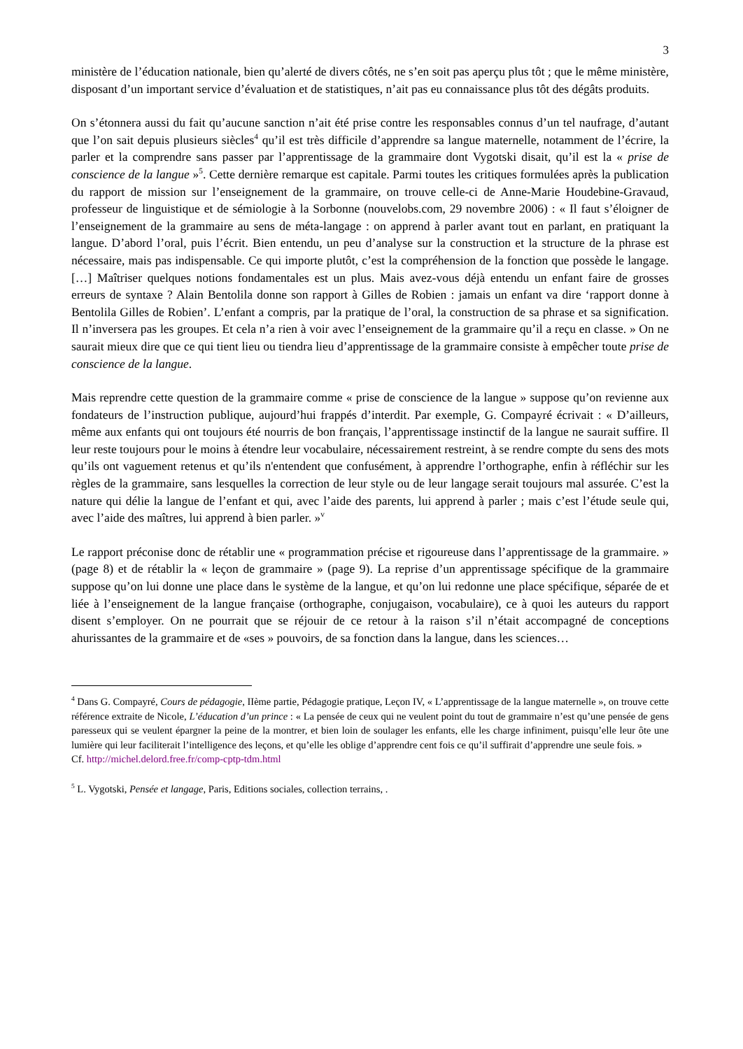3
ministère de l’éducation nationale, bien qu’alerté de divers côtés, ne s’en soit pas aperçu plus tôt ; que le même ministère, disposant d’un important service d’évaluation et de statistiques, n’ait pas eu connaissance plus tôt des dégâts produits.
On s’étonnera aussi du fait qu’aucune sanction n’ait été prise contre les responsables connus d’un tel naufrage, d’autant que l’on sait depuis plusieurs siècles<sup>4</sup> qu’il est très difficile d’apprendre sa langue maternelle, notamment de l’écrire, la parler et la comprendre sans passer par l’apprentissage de la grammaire dont Vygotski disait, qu’il est la « prise de conscience de la langue »<sup>5</sup>. Cette dernière remarque est capitale. Parmi toutes les critiques formulées après la publication du rapport de mission sur l’enseignement de la grammaire, on trouve celle-ci de Anne-Marie Houdebine-Gravaud, professeur de linguistique et de sémiologie à la Sorbonne (nouvelobs.com, 29 novembre 2006) : « Il faut s’éloigner de l’enseignement de la grammaire au sens de méta-langage : on apprend à parler avant tout en parlant, en pratiquant la langue. D’abord l’oral, puis l’écrit. Bien entendu, un peu d’analyse sur la construction et la structure de la phrase est nécessaire, mais pas indispensable. Ce qui importe plutôt, c’est la compréhension de la fonction que possède le langage. […] Maîtriser quelques notions fondamentales est un plus. Mais avez-vous déjà entendu un enfant faire de grosses erreurs de syntaxe ? Alain Bentolila donne son rapport à Gilles de Robien : jamais un enfant va dire ‘rapport donne à Bentolila Gilles de Robien’. L’enfant a compris, par la pratique de l’oral, la construction de sa phrase et sa signification. Il n’inversera pas les groupes. Et cela n’a rien à voir avec l’enseignement de la grammaire qu’il a reçu en classe. » On ne saurait mieux dire que ce qui tient lieu ou tiendra lieu d’apprentissage de la grammaire consiste à empêcher toute prise de conscience de la langue.
Mais reprendre cette question de la grammaire comme « prise de conscience de la langue » suppose qu’on revienne aux fondateurs de l’instruction publique, aujourd’hui frappés d’interdit. Par exemple, G. Compayré écrivait : « D’ailleurs, même aux enfants qui ont toujours été nourris de bon français, l’apprentissage instinctif de la langue ne saurait suffire. Il leur reste toujours pour le moins à étendre leur vocabulaire, nécessairement restreint, à se rendre compte du sens des mots qu’ils ont vaguement retenus et qu’ils n'entendent que confusément, à apprendre l’orthographe, enfin à réfléchir sur les règles de la grammaire, sans lesquelles la correction de leur style ou de leur langage serait toujours mal assurée. C’est la nature qui délie la langue de l’enfant et qui, avec l’aide des parents, lui apprend à parler ; mais c’est l’étude seule qui, avec l’aide des maîtres, lui apprend à bien parler. »<sup>v</sup>
Le rapport préconise donc de rétablir une « programmation précise et rigoureuse dans l’apprentissage de la grammaire. » (page 8) et de rétablir la « leçon de grammaire » (page 9). La reprise d’un apprentissage spécifique de la grammaire suppose qu’on lui donne une place dans le système de la langue, et qu’on lui redonne une place spécifique, séparée de et liée à l’enseignement de la langue française (orthographe, conjugaison, vocabulaire), ce à quoi les auteurs du rapport disent s’employer. On ne pourrait que se réjouir de ce retour à la raison s’il n’était accompagné de conceptions ahurissantes de la grammaire et de «ses » pouvoirs, de sa fonction dans la langue, dans les sciences…
<sup>4</sup> Dans G. Compayré, Cours de pédagogie, IIème partie, Pédagogie pratique, Leçon IV, « L’apprentissage de la langue maternelle », on trouve cette référence extraite de Nicole, L’éducation d’un prince : « La pensée de ceux qui ne veulent point du tout de grammaire n’est qu’une pensée de gens paresseux qui se veulent épargner la peine de la montrer, et bien loin de soulager les enfants, elle les charge infiniment, puisqu’elle leur ôte une lumière qui leur faciliterait l’intelligence des leçons, et qu’elle les oblige d’apprendre cent fois ce qu’il suffirait d’apprendre une seule fois. »
Cf. http://michel.delord.free.fr/comp-cptp-tdm.html
<sup>5</sup> L. Vygotski, Pensée et langage, Paris, Editions sociales, collection terrains, .